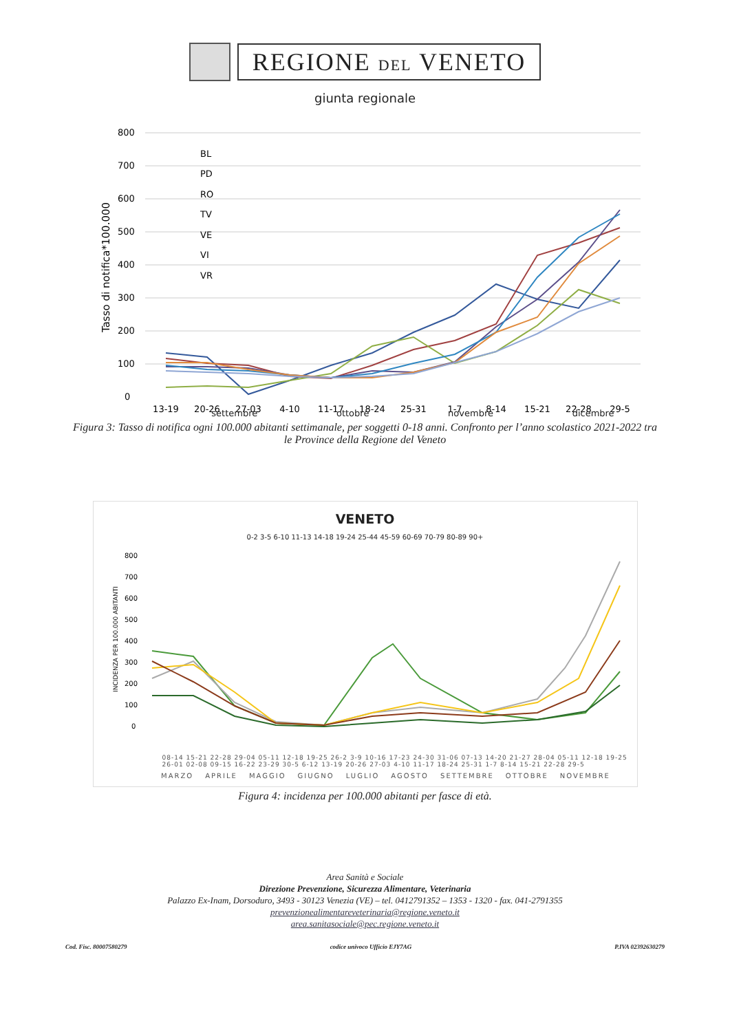REGIONE DEL VENETO
giunta regionale
800
700
600
500
400
300
200
100
0
Tasso di notifica*100.000
BL
PD
RO
TV
VE
VI
VR
13-19
20-26
27-03
4-10
11-17
18-24
25-31
1-7
8-14
15-21
22-28
29-5
settembre ottobre novembre dicembre
Figura 3: Tasso di notifica ogni 100.000 abitanti settimanale, per soggetti 0-18 anni. Confronto per l’anno scolastico 2021-2022 tra le Province della Regione del Veneto
VENETO
0-2 3-5 6-10 11-13 14-18 19-24 25-44 45-59 60-69 70-79 80-89 90+
800
700
600
500
400
300
200
100
0
INCIDENZA PER 100.000 ABITANTI
08-14 15-21 22-28 29-04 05-11 12-18 19-25 26-2 3-9 10-16 17-23 24-30 31-06 07-13 14-20 21-27 28-04 05-11 12-18 19-25 26-01 02-08 09-15 16-22 23-29 30-5 6-12 13-19 20-26 27-03 4-10 11-17 18-24 25-31 1-7 8-14 15-21 22-28 29-5
MARZO APRILE MAGGIO GIUGNO LUGLIO AGOSTO SETTEMBRE OTTOBRE NOVEMBRE
Figura 4: incidenza per 100.000 abitanti per fasce di età.
Area Sanità e Sociale
Direzione Prevenzione, Sicurezza Alimentare, Veterinaria
Palazzo Ex-Inam, Dorsoduro, 3493 - 30123 Venezia (VE) – tel. 0412791352 – 1353 - 1320 - fax. 041-2791355
prevenzionealimentareveterinaria@regione.veneto.it
area.sanitasociale@pec.regione.veneto.it
Cod. Fisc. 80007580279 codice univoco Ufficio EJY7AG P.IVA 02392630279